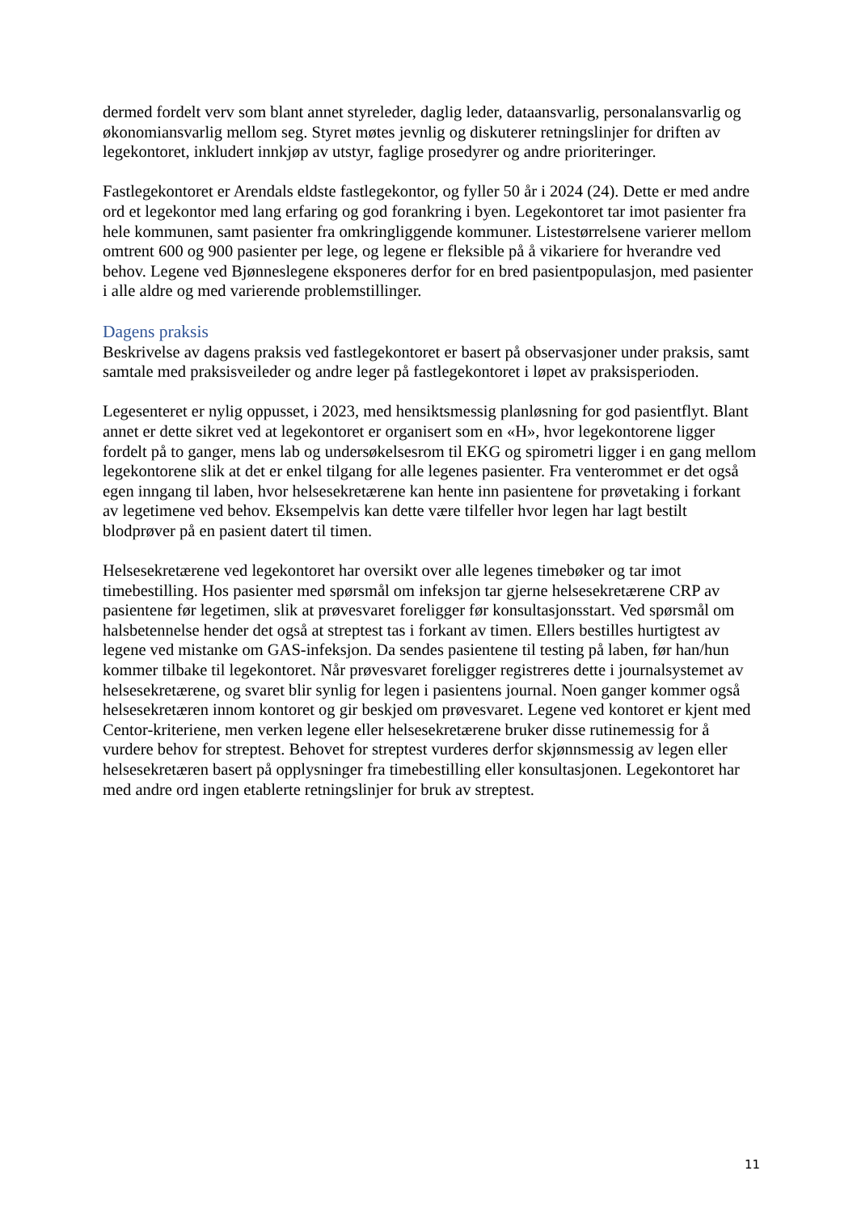dermed fordelt verv som blant annet styreleder, daglig leder, dataansvarlig, personalansvarlig og økonomiansvarlig mellom seg. Styret møtes jevnlig og diskuterer retningslinjer for driften av legekontoret, inkludert innkjøp av utstyr, faglige prosedyrer og andre prioriteringer.
Fastlegekontoret er Arendals eldste fastlegekontor, og fyller 50 år i 2024 (24). Dette er med andre ord et legekontor med lang erfaring og god forankring i byen. Legekontoret tar imot pasienter fra hele kommunen, samt pasienter fra omkringliggende kommuner. Listestørrelsene varierer mellom omtrent 600 og 900 pasienter per lege, og legene er fleksible på å vikariere for hverandre ved behov. Legene ved Bjønneslegene eksponeres derfor for en bred pasientpopulasjon, med pasienter i alle aldre og med varierende problemstillinger.
Dagens praksis
Beskrivelse av dagens praksis ved fastlegekontoret er basert på observasjoner under praksis, samt samtale med praksisveileder og andre leger på fastlegekontoret i løpet av praksisperioden.
Legesenteret er nylig oppusset, i 2023, med hensiktsmessig planløsning for god pasientflyt. Blant annet er dette sikret ved at legekontoret er organisert som en «H», hvor legekontorene ligger fordelt på to ganger, mens lab og undersøkelsesrom til EKG og spirometri ligger i en gang mellom legekontorene slik at det er enkel tilgang for alle legenes pasienter. Fra venterommet er det også egen inngang til laben, hvor helsesekretærene kan hente inn pasientene for prøvetaking i forkant av legetimene ved behov. Eksempelvis kan dette være tilfeller hvor legen har lagt bestilt blodprøver på en pasient datert til timen.
Helsesekretærene ved legekontoret har oversikt over alle legenes timebøker og tar imot timebestilling. Hos pasienter med spørsmål om infeksjon tar gjerne helsesekretærene CRP av pasientene før legetimen, slik at prøvesvaret foreligger før konsultasjonsstart. Ved spørsmål om halsbetennelse hender det også at streptest tas i forkant av timen. Ellers bestilles hurtigtest av legene ved mistanke om GAS-infeksjon. Da sendes pasientene til testing på laben, før han/hun kommer tilbake til legekontoret. Når prøvesvaret foreligger registreres dette i journalsystemet av helsesekretærene, og svaret blir synlig for legen i pasientens journal. Noen ganger kommer også helsesekretæren innom kontoret og gir beskjed om prøvesvaret. Legene ved kontoret er kjent med Centor-kriteriene, men verken legene eller helsesekretærene bruker disse rutinemessig for å vurdere behov for streptest. Behovet for streptest vurderes derfor skjønnsmessig av legen eller helsesekretæren basert på opplysninger fra timebestilling eller konsultasjonen. Legekontoret har med andre ord ingen etablerte retningslinjer for bruk av streptest.
11